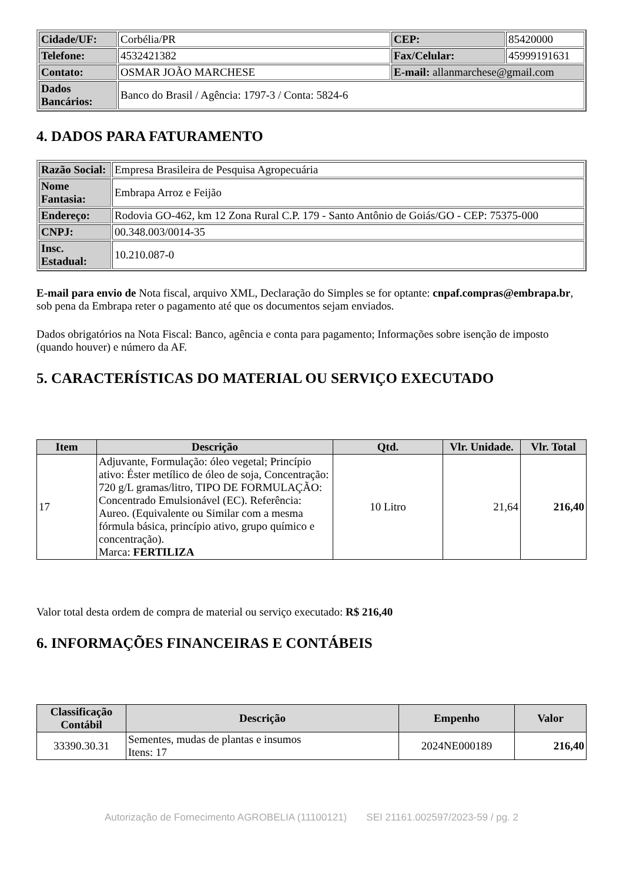| Cidade/UF: | Corbélia/PR | CEP: | 85420000 |
| Telefone: | 4532421382 | Fax/Celular: | 45999191631 |
| Contato: | OSMAR JOÃO MARCHESE | E-mail: allanmarchese@gmail.com | |
| Dados Bancários: | Banco do Brasil / Agência: 1797-3 / Conta: 5824-6 | | |
4. DADOS PARA FATURAMENTO
| Razão Social: | Empresa Brasileira de Pesquisa Agropecuária |
| Nome Fantasia: | Embrapa Arroz e Feijão |
| Endereço: | Rodovia GO-462, km 12 Zona Rural C.P. 179 - Santo Antônio de Goiás/GO - CEP: 75375-000 |
| CNPJ: | 00.348.003/0014-35 |
| Insc. Estadual: | 10.210.087-0 |
E-mail para envio de Nota fiscal, arquivo XML, Declaração do Simples se for optante: cnpaf.compras@embrapa.br, sob pena da Embrapa reter o pagamento até que os documentos sejam enviados.
Dados obrigatórios na Nota Fiscal: Banco, agência e conta para pagamento; Informações sobre isenção de imposto (quando houver) e número da AF.
5. CARACTERÍSTICAS DO MATERIAL OU SERVIÇO EXECUTADO
| Item | Descrição | Qtd. | Vlr. Unidade. | Vlr. Total |
| --- | --- | --- | --- | --- |
| 17 | Adjuvante, Formulação: óleo vegetal; Princípio ativo: Éster metílico de óleo de soja, Concentração: 720 g/L gramas/litro, TIPO DE FORMULAÇÃO: Concentrado Emulsionável (EC). Referência: Aureo. (Equivalente ou Similar com a mesma fórmula básica, princípio ativo, grupo químico e concentração). Marca: FERTILIZA | 10 Litro | 21,64 | 216,40 |
Valor total desta ordem de compra de material ou serviço executado: R$ 216,40
6. INFORMAÇÕES FINANCEIRAS E CONTÁBEIS
| Classificação Contábil | Descrição | Empenho | Valor |
| --- | --- | --- | --- |
| 33390.30.31 | Sementes, mudas de plantas e insumos Itens: 17 | 2024NE000189 | 216,40 |
Autorização de Fornecimento AGROBELIA (11100121) SEI 21161.002597/2023-59 / pg. 2